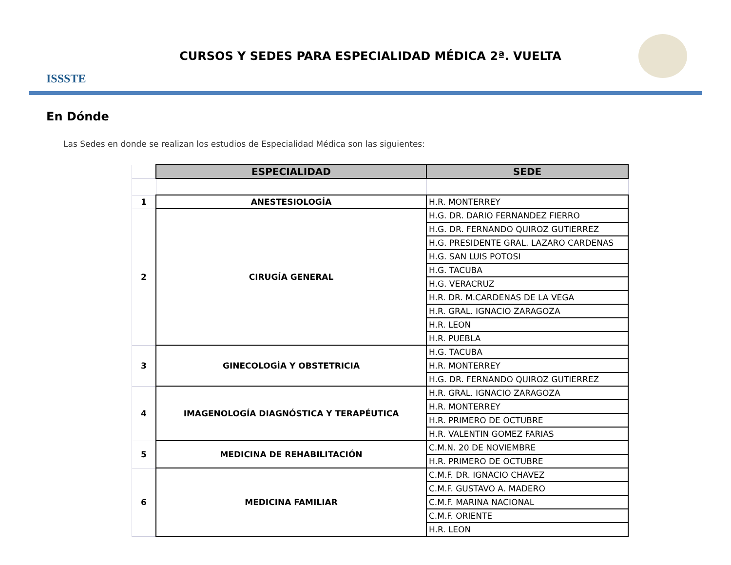ISSSTE
CURSOS Y SEDES PARA ESPECIALIDAD MÉDICA 2ª. VUELTA
En Dónde
Las Sedes en donde se realizan los estudios de Especialidad Médica son las siguientes:
| | ESPECIALIDAD | SEDE |
| 1 | ANESTESIOLOGÍA | H.R. MONTERREY |
| 2 | CIRUGÍA GENERAL | H.G. DR. DARIO FERNANDEZ FIERRO |
| | | H.G. DR. FERNANDO QUIROZ GUTIERREZ |
| | | H.G. PRESIDENTE GRAL. LAZARO CARDENAS |
| | | H.G. SAN LUIS POTOSI |
| | | H.G. TACUBA |
| | | H.G. VERACRUZ |
| | | H.R. DR. M.CARDENAS DE LA VEGA |
| | | H.R. GRAL. IGNACIO ZARAGOZA |
| | | H.R. LEON |
| | | H.R. PUEBLA |
| 3 | GINECOLOGÍA Y OBSTETRICIA | H.G. TACUBA |
| | | H.R. MONTERREY |
| | | H.G. DR. FERNANDO QUIROZ GUTIERREZ |
| 4 | IMAGENOLOGÍA DIAGNÓSTICA Y TERAPÉUTICA | H.R. GRAL. IGNACIO ZARAGOZA |
| | | H.R. MONTERREY |
| | | H.R. PRIMERO DE OCTUBRE |
| | | H.R. VALENTIN GOMEZ FARIAS |
| 5 | MEDICINA DE REHABILITACIÓN | C.M.N. 20 DE NOVIEMBRE |
| | | H.R. PRIMERO DE OCTUBRE |
| 6 | MEDICINA FAMILIAR | C.M.F. DR. IGNACIO CHAVEZ |
| | | C.M.F. GUSTAVO A. MADERO |
| | | C.M.F. MARINA NACIONAL |
| | | C.M.F. ORIENTE |
| | | H.R. LEON |